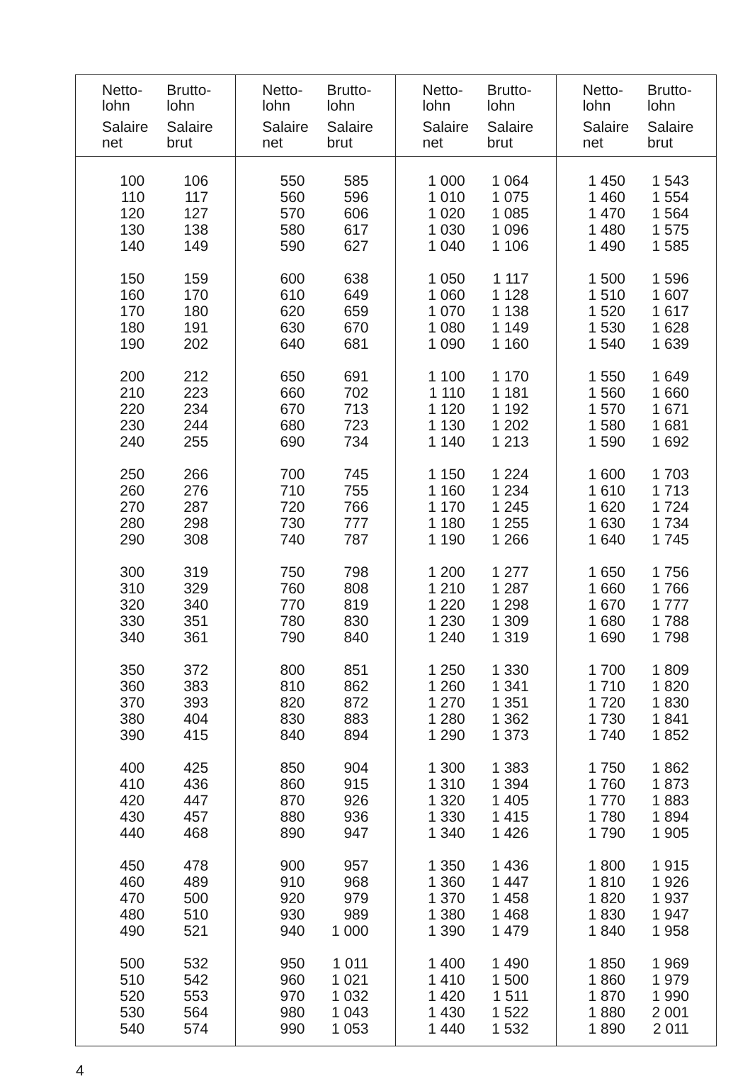| Netto- lohn Salaire net | Brutto- lohn Salaire brut | Netto- lohn Salaire net | Brutto- lohn Salaire brut | Netto- lohn Salaire net | Brutto- lohn Salaire brut | Netto- lohn Salaire net | Brutto- lohn Salaire brut |
| --- | --- | --- | --- | --- | --- | --- | --- |
| 100 | 106 | 550 | 585 | 1 000 | 1 064 | 1 450 | 1 543 |
| 110 | 117 | 560 | 596 | 1 010 | 1 075 | 1 460 | 1 554 |
| 120 | 127 | 570 | 606 | 1 020 | 1 085 | 1 470 | 1 564 |
| 130 | 138 | 580 | 617 | 1 030 | 1 096 | 1 480 | 1 575 |
| 140 | 149 | 590 | 627 | 1 040 | 1 106 | 1 490 | 1 585 |
| 150 | 159 | 600 | 638 | 1 050 | 1 117 | 1 500 | 1 596 |
| 160 | 170 | 610 | 649 | 1 060 | 1 128 | 1 510 | 1 607 |
| 170 | 180 | 620 | 659 | 1 070 | 1 138 | 1 520 | 1 617 |
| 180 | 191 | 630 | 670 | 1 080 | 1 149 | 1 530 | 1 628 |
| 190 | 202 | 640 | 681 | 1 090 | 1 160 | 1 540 | 1 639 |
| 200 | 212 | 650 | 691 | 1 100 | 1 170 | 1 550 | 1 649 |
| 210 | 223 | 660 | 702 | 1 110 | 1 181 | 1 560 | 1 660 |
| 220 | 234 | 670 | 713 | 1 120 | 1 192 | 1 570 | 1 671 |
| 230 | 244 | 680 | 723 | 1 130 | 1 202 | 1 580 | 1 681 |
| 240 | 255 | 690 | 734 | 1 140 | 1 213 | 1 590 | 1 692 |
| 250 | 266 | 700 | 745 | 1 150 | 1 224 | 1 600 | 1 703 |
| 260 | 276 | 710 | 755 | 1 160 | 1 234 | 1 610 | 1 713 |
| 270 | 287 | 720 | 766 | 1 170 | 1 245 | 1 620 | 1 724 |
| 280 | 298 | 730 | 777 | 1 180 | 1 255 | 1 630 | 1 734 |
| 290 | 308 | 740 | 787 | 1 190 | 1 266 | 1 640 | 1 745 |
| 300 | 319 | 750 | 798 | 1 200 | 1 277 | 1 650 | 1 756 |
| 310 | 329 | 760 | 808 | 1 210 | 1 287 | 1 660 | 1 766 |
| 320 | 340 | 770 | 819 | 1 220 | 1 298 | 1 670 | 1 777 |
| 330 | 351 | 780 | 830 | 1 230 | 1 309 | 1 680 | 1 788 |
| 340 | 361 | 790 | 840 | 1 240 | 1 319 | 1 690 | 1 798 |
| 350 | 372 | 800 | 851 | 1 250 | 1 330 | 1 700 | 1 809 |
| 360 | 383 | 810 | 862 | 1 260 | 1 341 | 1 710 | 1 820 |
| 370 | 393 | 820 | 872 | 1 270 | 1 351 | 1 720 | 1 830 |
| 380 | 404 | 830 | 883 | 1 280 | 1 362 | 1 730 | 1 841 |
| 390 | 415 | 840 | 894 | 1 290 | 1 373 | 1 740 | 1 852 |
| 400 | 425 | 850 | 904 | 1 300 | 1 383 | 1 750 | 1 862 |
| 410 | 436 | 860 | 915 | 1 310 | 1 394 | 1 760 | 1 873 |
| 420 | 447 | 870 | 926 | 1 320 | 1 405 | 1 770 | 1 883 |
| 430 | 457 | 880 | 936 | 1 330 | 1 415 | 1 780 | 1 894 |
| 440 | 468 | 890 | 947 | 1 340 | 1 426 | 1 790 | 1 905 |
| 450 | 478 | 900 | 957 | 1 350 | 1 436 | 1 800 | 1 915 |
| 460 | 489 | 910 | 968 | 1 360 | 1 447 | 1 810 | 1 926 |
| 470 | 500 | 920 | 979 | 1 370 | 1 458 | 1 820 | 1 937 |
| 480 | 510 | 930 | 989 | 1 380 | 1 468 | 1 830 | 1 947 |
| 490 | 521 | 940 | 1 000 | 1 390 | 1 479 | 1 840 | 1 958 |
| 500 | 532 | 950 | 1 011 | 1 400 | 1 490 | 1 850 | 1 969 |
| 510 | 542 | 960 | 1 021 | 1 410 | 1 500 | 1 860 | 1 979 |
| 520 | 553 | 970 | 1 032 | 1 420 | 1 511 | 1 870 | 1 990 |
| 530 | 564 | 980 | 1 043 | 1 430 | 1 522 | 1 880 | 2 001 |
| 540 | 574 | 990 | 1 053 | 1 440 | 1 532 | 1 890 | 2 011 |
4